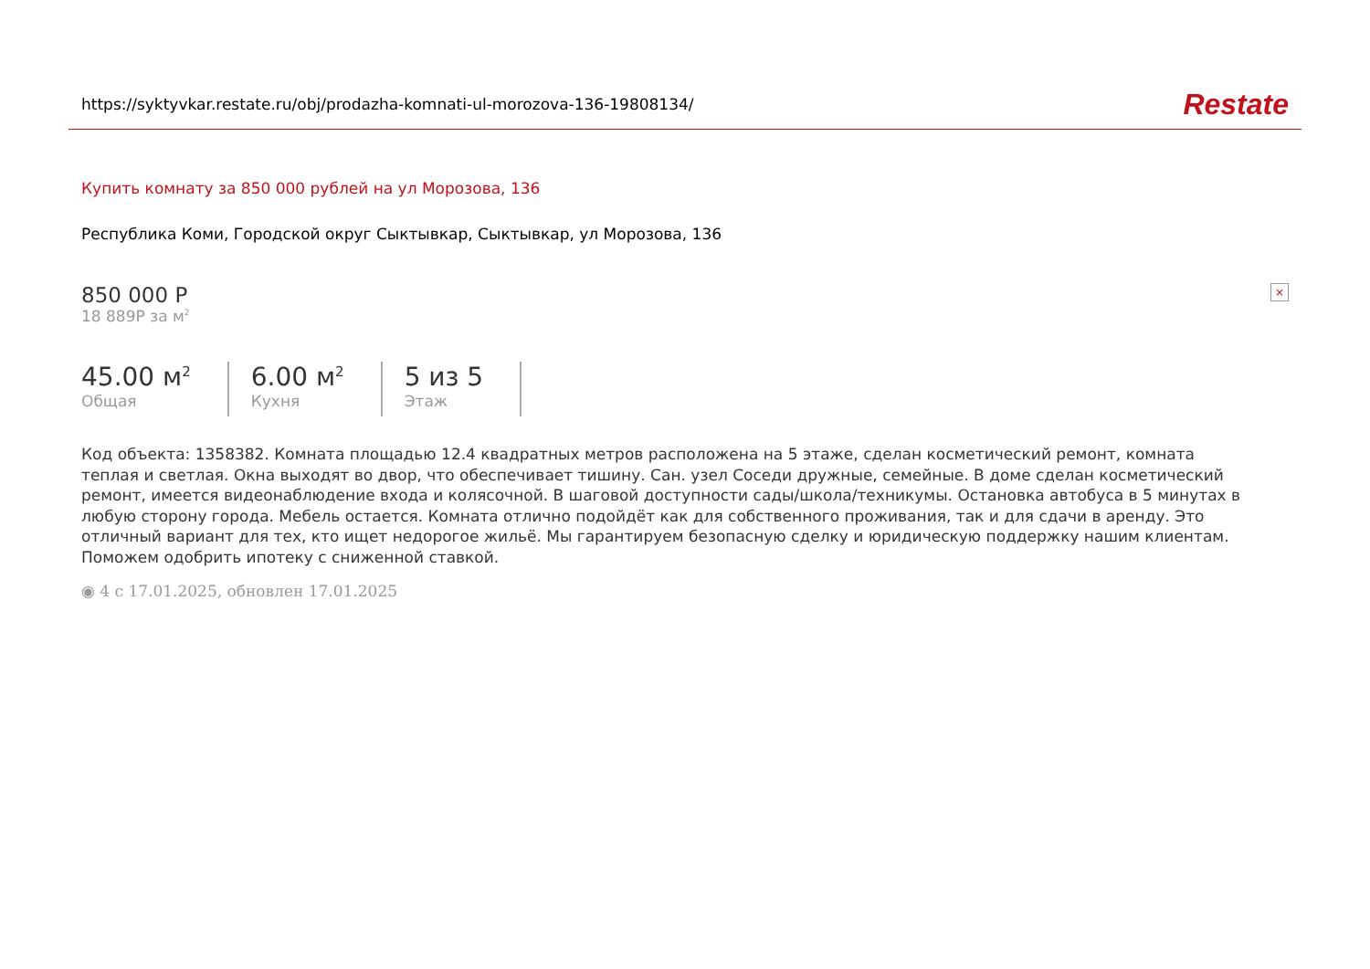https://syktyvkar.restate.ru/obj/prodazha-komnati-ul-morozova-136-19808134/
Restate
Купить комнату за 850 000 рублей на ул Морозова, 136
Республика Коми, Городской округ Сыктывкар, Сыктывкар, ул Морозова, 136
850 000 Р
18 889Р за м<sup>2</sup>
×
45.00 м<sup>2</sup>
Общая
6.00 м<sup>2</sup>
Кухня
5 из 5
Этаж
Код объекта: 1358382. Комната площадью 12.4 квадратных метров расположена на 5 этаже, сделан косметический ремонт, комната теплая и светлая. Окна выходят во двор, что обеспечивает тишину. Сан. узел Соседи дружные, семейные. В доме сделан косметический ремонт, имеется видеонаблюдение входа и колясочной. В шаговой доступности сады/школа/техникумы. Остановка автобуса в 5 минутах в любую сторону города. Мебель остается. Комната отлично подойдёт как для собственного проживания, так и для сдачи в аренду. Это отличный вариант для тех, кто ищет недорогое жильё. Мы гарантируем безопасную сделку и юридическую поддержку нашим клиентам. Поможем одобрить ипотеку с сниженной ставкой.
◉ 4 с 17.01.2025, обновлен 17.01.2025